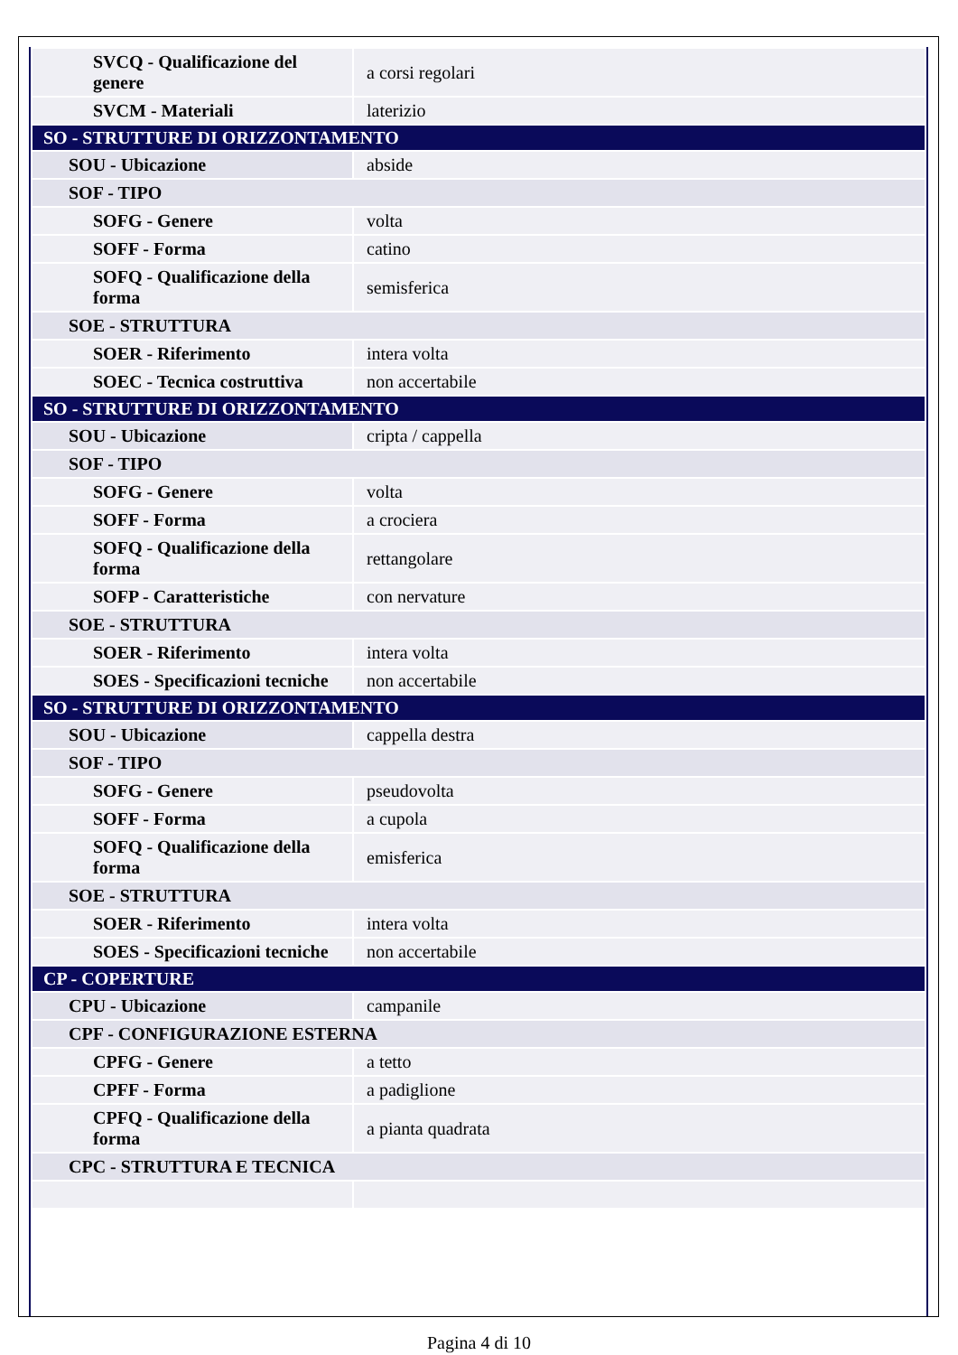| SVCQ - Qualificazione del genere | a corsi regolari |
| SVCM - Materiali | laterizio |
| SO - STRUTTURE DI ORIZZONTAMENTO | |
| SOU - Ubicazione | abside |
| SOF - TIPO | |
| SOFG - Genere | volta |
| SOFF - Forma | catino |
| SOFQ - Qualificazione della forma | semisferica |
| SOE - STRUTTURA | |
| SOER - Riferimento | intera volta |
| SOEC - Tecnica costruttiva | non accertabile |
| SO - STRUTTURE DI ORIZZONTAMENTO | |
| SOU - Ubicazione | cripta / cappella |
| SOF - TIPO | |
| SOFG - Genere | volta |
| SOFF - Forma | a crociera |
| SOFQ - Qualificazione della forma | rettangolare |
| SOFP - Caratteristiche | con nervature |
| SOE - STRUTTURA | |
| SOER - Riferimento | intera volta |
| SOES - Specificazioni tecniche | non accertabile |
| SO - STRUTTURE DI ORIZZONTAMENTO | |
| SOU - Ubicazione | cappella destra |
| SOF - TIPO | |
| SOFG - Genere | pseudovolta |
| SOFF - Forma | a cupola |
| SOFQ - Qualificazione della forma | emisferica |
| SOE - STRUTTURA | |
| SOER - Riferimento | intera volta |
| SOES - Specificazioni tecniche | non accertabile |
| CP - COPERTURE | |
| CPU - Ubicazione | campanile |
| CPF - CONFIGURAZIONE ESTERNA | |
| CPFG - Genere | a tetto |
| CPFF - Forma | a padiglione |
| CPFQ - Qualificazione della forma | a pianta quadrata |
| CPC - STRUTTURA E TECNICA | |
Pagina 4 di 10